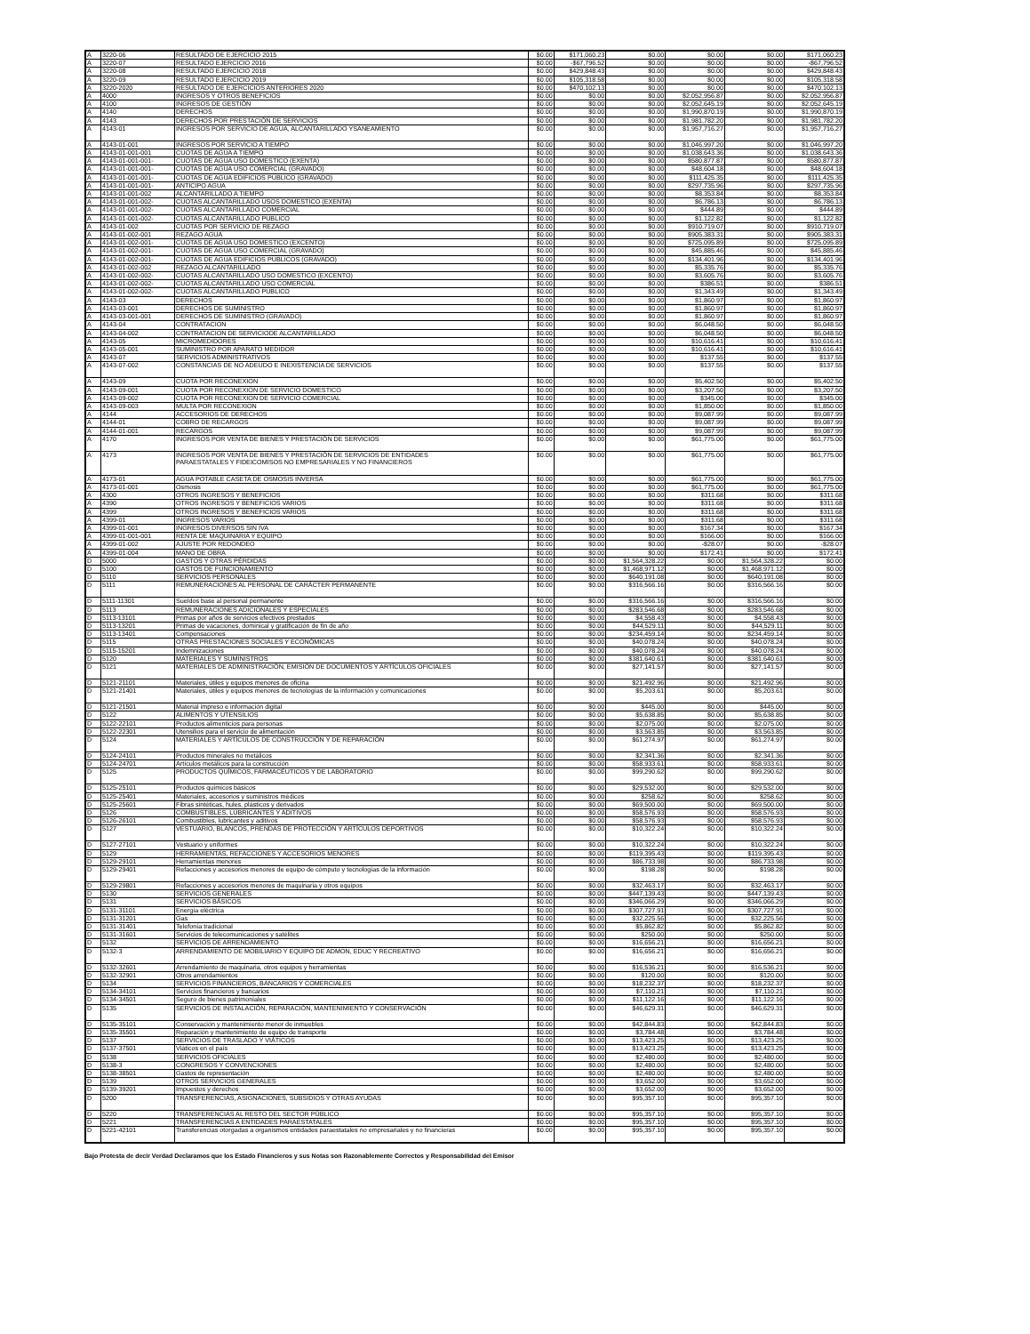| A | 3220-06 | RESULTADO DE EJERCICIO 2015 | $0.00 | $171,060.23 | $0.00 | $0.00 | $0.00 | $171,060.23 |
| A | 3220-07 | RESULTADO EJERCICIO 2016 | $0.00 | -$67,796.52 | $0.00 | $0.00 | $0.00 | -$67,796.52 |
| A | 3220-08 | RESULTADO EJERCICIO 2018 | $0.00 | $429,848.43 | $0.00 | $0.00 | $0.00 | $429,848.43 |
| A | 3220-09 | RESULTADO EJERCICIO 2019 | $0.00 | $105,318.58 | $0.00 | $0.00 | $0.00 | $105,318.58 |
| A | 3220-2020 | RESULTADO DE EJERCICIOS ANTERIORES 2020 | $0.00 | $470,102.13 | $0.00 | $0.00 | $0.00 | $470,102.13 |
| A | 4000 | INGRESOS Y OTROS BENEFICIOS | $0.00 | $0.00 | $0.00 | $2,052,956.87 | $0.00 | $2,052,956.87 |
| A | 4100 | INGRESOS DE GESTIÓN | $0.00 | $0.00 | $0.00 | $2,052,645.19 | $0.00 | $2,052,645.19 |
| A | 4140 | DERECHOS | $0.00 | $0.00 | $0.00 | $1,990,870.19 | $0.00 | $1,990,870.19 |
| A | 4143 | DERECHOS POR PRESTACIÓN DE SERVICIOS | $0.00 | $0.00 | $0.00 | $1,981,782.20 | $0.00 | $1,981,782.20 |
| A | 4143-01 | INGRESOS POR SERVICIO DE AGUA, ALCANTARILLADO YSANEAMIENTO | $0.00 | $0.00 | $0.00 | $1,957,716.27 | $0.00 | $1,957,716.27 |
| A | 4143-01-001 | INGRESOS POR SERVICIO A TIEMPO | $0.00 | $0.00 | $0.00 | $1,046,997.20 | $0.00 | $1,046,997.20 |
| A | 4143-01-001-001 | CUOTAS DE AGUA A TIEMPO | $0.00 | $0.00 | $0.00 | $1,038,643.36 | $0.00 | $1,038,643.36 |
| A | 4143-01-001-001- | CUOTAS DE AGUA USO DOMESTICO (EXENTA) | $0.00 | $0.00 | $0.00 | $580,877.87 | $0.00 | $580,877.87 |
| A | 4143-01-001-001- | CUOTAS DE AGUA USO COMERCIAL (GRAVADO) | $0.00 | $0.00 | $0.00 | $48,604.18 | $0.00 | $48,604.18 |
| A | 4143-01-001-001- | CUOTAS DE AGUA EDIFICIOS PUBLICO (GRAVADO) | $0.00 | $0.00 | $0.00 | $111,425.35 | $0.00 | $111,425.35 |
| A | 4143-01-001-001- | ANTICIPO AGUA | $0.00 | $0.00 | $0.00 | $297,735.96 | $0.00 | $297,735.96 |
| A | 4143-01-001-002 | ALCANTARILLADO A TIEMPO | $0.00 | $0.00 | $0.00 | $8,353.84 | $0.00 | $8,353.84 |
| A | 4143-01-001-002- | CUOTAS ALCANTARILLADO USOS DOMESTICO (EXENTA) | $0.00 | $0.00 | $0.00 | $6,786.13 | $0.00 | $6,786.13 |
| A | 4143-01-001-002- | CUOTAS ALCANTARILLADO COMERCIAL | $0.00 | $0.00 | $0.00 | $444.89 | $0.00 | $444.89 |
| A | 4143-01-001-002- | CUOTAS ALCANTARILLADO PUBLICO | $0.00 | $0.00 | $0.00 | $1,122.82 | $0.00 | $1,122.82 |
| A | 4143-01-002 | CUOTAS POR SERVICIO DE REZAGO | $0.00 | $0.00 | $0.00 | $910,719.07 | $0.00 | $910,719.07 |
| A | 4143-01-002-001 | REZAGO AGUA | $0.00 | $0.00 | $0.00 | $905,383.31 | $0.00 | $905,383.31 |
| A | 4143-01-002-001- | CUOTAS DE AGUA USO DOMESTICO (EXCENTO) | $0.00 | $0.00 | $0.00 | $725,095.89 | $0.00 | $725,095.89 |
| A | 4143-01-002-001- | CUOTAS DE AGUA USO COMERCIAL (GRAVADO) | $0.00 | $0.00 | $0.00 | $45,885.46 | $0.00 | $45,885.46 |
| A | 4143-01-002-001- | CUOTAS DE AGUA EDIFICIOS PUBLICOS (GRAVADO) | $0.00 | $0.00 | $0.00 | $134,401.96 | $0.00 | $134,401.96 |
| A | 4143-01-002-002 | REZAGO ALCANTARILLADO | $0.00 | $0.00 | $0.00 | $5,335.76 | $0.00 | $5,335.76 |
| A | 4143-01-002-002- | CUOTAS ALCANTARILLADO USO DOMESTICO (EXCENTO) | $0.00 | $0.00 | $0.00 | $3,605.76 | $0.00 | $3,605.76 |
| A | 4143-01-002-002- | CUOTAS ALCANTARILLADO USO COMERCIAL | $0.00 | $0.00 | $0.00 | $386.51 | $0.00 | $386.51 |
| A | 4143-01-002-002- | CUOTAS ALCANTARILLADO PUBLICO | $0.00 | $0.00 | $0.00 | $1,343.49 | $0.00 | $1,343.49 |
| A | 4143-03 | DERECHOS | $0.00 | $0.00 | $0.00 | $1,860.97 | $0.00 | $1,860.97 |
| A | 4143-03-001 | DERECHOS DE SUMINISTRO | $0.00 | $0.00 | $0.00 | $1,860.97 | $0.00 | $1,860.97 |
| A | 4143-03-001-001 | DERECHOS DE SUMINISTRO (GRAVADO) | $0.00 | $0.00 | $0.00 | $1,860.97 | $0.00 | $1,860.97 |
| A | 4143-04 | CONTRATACION | $0.00 | $0.00 | $0.00 | $6,048.50 | $0.00 | $6,048.50 |
| A | 4143-04-002 | CONTRATACION DE SERVICIODE ALCANTARILLADO | $0.00 | $0.00 | $0.00 | $6,048.50 | $0.00 | $6,048.50 |
| A | 4143-05 | MICROMEDIDORES | $0.00 | $0.00 | $0.00 | $10,616.41 | $0.00 | $10,616.41 |
| A | 4143-05-001 | SUMINISTRO POR APARATO MEDIDOR | $0.00 | $0.00 | $0.00 | $10,616.41 | $0.00 | $10,616.41 |
| A | 4143-07 | SERVICIOS ADMINISTRATIVOS | $0.00 | $0.00 | $0.00 | $137.55 | $0.00 | $137.55 |
| A | 4143-07-002 | CONSTANCIAS DE NO ADEUDO E INEXISTENCIA DE SERVICIOS | $0.00 | $0.00 | $0.00 | $137.55 | $0.00 | $137.55 |
| A | 4143-09 | CUOTA POR RECONEXION | $0.00 | $0.00 | $0.00 | $5,402.50 | $0.00 | $5,402.50 |
| A | 4143-09-001 | CUOTA POR RECONEXION DE SERVICIO DOMESTICO | $0.00 | $0.00 | $0.00 | $3,207.50 | $0.00 | $3,207.50 |
| A | 4143-09-002 | CUOTA POR RECONEXION DE SERVICIO COMERCIAL | $0.00 | $0.00 | $0.00 | $345.00 | $0.00 | $345.00 |
| A | 4143-09-003 | MULTA POR RECONEXION | $0.00 | $0.00 | $0.00 | $1,850.00 | $0.00 | $1,850.00 |
| A | 4144 | ACCESORIOS DE DERECHOS | $0.00 | $0.00 | $0.00 | $9,087.99 | $0.00 | $9,087.99 |
| A | 4144-01 | COBRO DE RECARGOS | $0.00 | $0.00 | $0.00 | $9,087.99 | $0.00 | $9,087.99 |
| A | 4144-01-001 | RECARGOS | $0.00 | $0.00 | $0.00 | $9,087.99 | $0.00 | $9,087.99 |
| A | 4170 | INGRESOS POR VENTA DE BIENES Y PRESTACIÓN DE SERVICIOS | $0.00 | $0.00 | $0.00 | $61,775.00 | $0.00 | $61,775.00 |
| A | 4173 | INGRESOS POR VENTA DE BIENES Y PRESTACIÓN DE SERVICIOS DE ENTIDADES PARAESTATALES Y FIDEICOMISOS NO EMPRESARIALES Y NO FINANCIEROS | $0.00 | $0.00 | $0.00 | $61,775.00 | $0.00 | $61,775.00 |
| A | 4173-01 | AGUA POTABLE CASETA DE OSMOSIS INVERSA | $0.00 | $0.00 | $0.00 | $61,775.00 | $0.00 | $61,775.00 |
| A | 4173-01-001 | Osmosis | $0.00 | $0.00 | $0.00 | $61,775.00 | $0.00 | $61,775.00 |
| A | 4300 | OTROS INGRESOS Y BENEFICIOS | $0.00 | $0.00 | $0.00 | $311.68 | $0.00 | $311.68 |
| A | 4390 | OTROS INGRESOS Y BENEFICIOS VARIOS | $0.00 | $0.00 | $0.00 | $311.68 | $0.00 | $311.68 |
| A | 4399 | OTROS INGRESOS Y BENEFICIOS VARIOS | $0.00 | $0.00 | $0.00 | $311.68 | $0.00 | $311.68 |
| A | 4399-01 | INGRESOS VARIOS | $0.00 | $0.00 | $0.00 | $311.68 | $0.00 | $311.68 |
| A | 4399-01-001 | INGRESOS DIVERSOS SIN IVA | $0.00 | $0.00 | $0.00 | $167.34 | $0.00 | $167.34 |
| A | 4399-01-001-001 | RENTA DE MAQUINARIA Y EQUIPO | $0.00 | $0.00 | $0.00 | $166.00 | $0.00 | $166.00 |
| A | 4399-01-002 | AJUSTE POR REDONDEO | $0.00 | $0.00 | $0.00 | -$28.07 | $0.00 | -$28.07 |
| A | 4399-01-004 | MANO DE OBRA | $0.00 | $0.00 | $0.00 | $172.41 | $0.00 | $172.41 |
| D | 5000 | GASTOS Y OTRAS PÉRDIDAS | $0.00 | $0.00 | $1,564,328.22 | $0.00 | $1,564,328.22 | $0.00 |
| D | 5100 | GASTOS DE FUNCIONAMIENTO | $0.00 | $0.00 | $1,468,971.12 | $0.00 | $1,468,971.12 | $0.00 |
| D | 5110 | SERVICIOS PERSONALES | $0.00 | $0.00 | $640,191.08 | $0.00 | $640,191.08 | $0.00 |
| D | 5111 | REMUNERACIONES AL PERSONAL DE CARÁCTER PERMANENTE | $0.00 | $0.00 | $316,566.16 | $0.00 | $316,566.16 | $0.00 |
| D | 5111-11301 | Sueldos base al personal permanente | $0.00 | $0.00 | $316,566.16 | $0.00 | $316,566.16 | $0.00 |
| D | 5113 | REMUNERACIONES ADICIONALES Y ESPECIALES | $0.00 | $0.00 | $283,546.68 | $0.00 | $283,546.68 | $0.00 |
| D | 5113-13101 | Primas por años de servicios efectivos prestados | $0.00 | $0.00 | $4,558.43 | $0.00 | $4,558.43 | $0.00 |
| D | 5113-13201 | Primas de vacaciones, dominical y gratificación de fin de año | $0.00 | $0.00 | $44,529.11 | $0.00 | $44,529.11 | $0.00 |
| D | 5113-13401 | Compensaciones | $0.00 | $0.00 | $234,459.14 | $0.00 | $234,459.14 | $0.00 |
| D | 5115 | OTRAS PRESTACIONES SOCIALES Y ECONÓMICAS | $0.00 | $0.00 | $40,078.24 | $0.00 | $40,078.24 | $0.00 |
| D | 5115-15201 | Indemnizaciones | $0.00 | $0.00 | $40,078.24 | $0.00 | $40,078.24 | $0.00 |
| D | 5120 | MATERIALES Y SUMINISTROS | $0.00 | $0.00 | $381,640.61 | $0.00 | $381,640.61 | $0.00 |
| D | 5121 | MATERIALES DE ADMINISTRACIÓN, EMISIÓN DE DOCUMENTOS Y ARTÍCULOS OFICIALES | $0.00 | $0.00 | $27,141.57 | $0.00 | $27,141.57 | $0.00 |
| D | 5121-21101 | Materiales, útiles y equipos menores de oficina | $0.00 | $0.00 | $21,492.96 | $0.00 | $21,492.96 | $0.00 |
| D | 5121-21401 | Materiales, útiles y equipos menores de tecnologías de la información y comunicaciones | $0.00 | $0.00 | $5,203.61 | $0.00 | $5,203.61 | $0.00 |
| D | 5121-21501 | Material impreso e información digital | $0.00 | $0.00 | $445.00 | $0.00 | $445.00 | $0.00 |
| D | 5122 | ALIMENTOS Y UTENSILIOS | $0.00 | $0.00 | $5,638.85 | $0.00 | $5,638.85 | $0.00 |
| D | 5122-22101 | Productos alimenticios para personas | $0.00 | $0.00 | $2,075.00 | $0.00 | $2,075.00 | $0.00 |
| D | 5122-22301 | Utensilios para el servicio de alimentación | $0.00 | $0.00 | $3,563.85 | $0.00 | $3,563.85 | $0.00 |
| D | 5124 | MATERIALES Y ARTÍCULOS DE CONSTRUCCIÓN Y DE REPARACIÓN | $0.00 | $0.00 | $61,274.97 | $0.00 | $61,274.97 | $0.00 |
| D | 5124-24101 | Productos minerales no metálicos | $0.00 | $0.00 | $2,341.36 | $0.00 | $2,341.36 | $0.00 |
| D | 5124-24701 | Artículos metálicos para la construcción | $0.00 | $0.00 | $58,933.61 | $0.00 | $58,933.61 | $0.00 |
| D | 5125 | PRODUCTOS QUÍMICOS, FARMACÉUTICOS Y DE LABORATORIO | $0.00 | $0.00 | $99,290.62 | $0.00 | $99,290.62 | $0.00 |
| D | 5125-25101 | Productos químicos básicos | $0.00 | $0.00 | $29,532.00 | $0.00 | $29,532.00 | $0.00 |
| D | 5125-25401 | Materiales, accesorios y suministros médicos | $0.00 | $0.00 | $258.62 | $0.00 | $258.62 | $0.00 |
| D | 5125-25601 | Fibras sintéticas, hules, plásticos y derivados | $0.00 | $0.00 | $69,500.00 | $0.00 | $69,500.00 | $0.00 |
| D | 5126 | COMBUSTIBLES, LUBRICANTES Y ADITIVOS | $0.00 | $0.00 | $58,576.93 | $0.00 | $58,576.93 | $0.00 |
| D | 5126-26101 | Combustibles, lubricantes y aditivos | $0.00 | $0.00 | $58,576.93 | $0.00 | $58,576.93 | $0.00 |
| D | 5127 | VESTUARIO, BLANCOS, PRENDAS DE PROTECCIÓN Y ARTÍCULOS DEPORTIVOS | $0.00 | $0.00 | $10,322.24 | $0.00 | $10,322.24 | $0.00 |
| D | 5127-27101 | Vestuario y uniformes | $0.00 | $0.00 | $10,322.24 | $0.00 | $10,322.24 | $0.00 |
| D | 5129 | HERRAMIENTAS, REFACCIONES Y ACCESORIOS MENORES | $0.00 | $0.00 | $119,395.43 | $0.00 | $119,395.43 | $0.00 |
| D | 5129-29101 | Herramientas menores | $0.00 | $0.00 | $86,733.98 | $0.00 | $86,733.98 | $0.00 |
| D | 5129-29401 | Refacciones y accesorios menores de equipo de cómputo y tecnologías de la información | $0.00 | $0.00 | $198.28 | $0.00 | $198.28 | $0.00 |
| D | 5129-29801 | Refacciones y accesorios menores de maquinaria y otros equipos | $0.00 | $0.00 | $32,463.17 | $0.00 | $32,463.17 | $0.00 |
| D | 5130 | SERVICIOS GENERALES | $0.00 | $0.00 | $447,139.43 | $0.00 | $447,139.43 | $0.00 |
| D | 5131 | SERVICIOS BÁSICOS | $0.00 | $0.00 | $346,066.29 | $0.00 | $346,066.29 | $0.00 |
| D | 5131-31101 | Energía eléctrica | $0.00 | $0.00 | $307,727.91 | $0.00 | $307,727.91 | $0.00 |
| D | 5131-31201 | Gas | $0.00 | $0.00 | $32,225.56 | $0.00 | $32,225.56 | $0.00 |
| D | 5131-31401 | Telefonía tradicional | $0.00 | $0.00 | $5,862.82 | $0.00 | $5,862.82 | $0.00 |
| D | 5131-31601 | Servicios de telecomunicaciones y satélites | $0.00 | $0.00 | $250.00 | $0.00 | $250.00 | $0.00 |
| D | 5132 | SERVICIOS DE ARRENDAMIENTO | $0.00 | $0.00 | $16,656.21 | $0.00 | $16,656.21 | $0.00 |
| D | 5132-3 | ARRENDAMIENTO DE MOBILIARIO Y EQUIPO DE ADMON, EDUC Y RECREATIVO | $0.00 | $0.00 | $16,656.21 | $0.00 | $16,656.21 | $0.00 |
| D | 5132-32601 | Arrendamiento de maquinaria, otros equipos y herramientas | $0.00 | $0.00 | $16,536.21 | $0.00 | $16,536.21 | $0.00 |
| D | 5132-32901 | Otros arrendamientos | $0.00 | $0.00 | $120.00 | $0.00 | $120.00 | $0.00 |
| D | 5134 | SERVICIOS FINANCIEROS, BANCARIOS Y COMERCIALES | $0.00 | $0.00 | $18,232.37 | $0.00 | $18,232.37 | $0.00 |
| D | 5134-34101 | Servicios financieros y bancarios | $0.00 | $0.00 | $7,110.21 | $0.00 | $7,110.21 | $0.00 |
| D | 5134-34501 | Seguro de bienes patrimoniales | $0.00 | $0.00 | $11,122.16 | $0.00 | $11,122.16 | $0.00 |
| D | 5135 | SERVICIOS DE INSTALACIÓN, REPARACIÓN, MANTENIMIENTO Y CONSERVACIÓN | $0.00 | $0.00 | $46,629.31 | $0.00 | $46,629.31 | $0.00 |
| D | 5135-35101 | Conservación y mantenimiento menor de inmuebles | $0.00 | $0.00 | $42,844.83 | $0.00 | $42,844.83 | $0.00 |
| D | 5135-35501 | Reparación y mantenimiento de equipo de transporte | $0.00 | $0.00 | $3,784.48 | $0.00 | $3,784.48 | $0.00 |
| D | 5137 | SERVICIOS DE TRASLADO Y VIÁTICOS | $0.00 | $0.00 | $13,423.25 | $0.00 | $13,423.25 | $0.00 |
| D | 5137-37501 | Viáticos en el país | $0.00 | $0.00 | $13,423.25 | $0.00 | $13,423.25 | $0.00 |
| D | 5138 | SERVICIOS OFICIALES | $0.00 | $0.00 | $2,480.00 | $0.00 | $2,480.00 | $0.00 |
| D | 5138-3 | CONGRESOS Y CONVENCIONES | $0.00 | $0.00 | $2,480.00 | $0.00 | $2,480.00 | $0.00 |
| D | 5138-38501 | Gastos de representación | $0.00 | $0.00 | $2,480.00 | $0.00 | $2,480.00 | $0.00 |
| D | 5139 | OTROS SERVICIOS GENERALES | $0.00 | $0.00 | $3,652.00 | $0.00 | $3,652.00 | $0.00 |
| D | 5139-39201 | Impuestos y derechos | $0.00 | $0.00 | $3,652.00 | $0.00 | $3,652.00 | $0.00 |
| D | 5200 | TRANSFERENCIAS, ASIGNACIONES, SUBSIDIOS Y OTRAS AYUDAS | $0.00 | $0.00 | $95,357.10 | $0.00 | $95,357.10 | $0.00 |
| D | 5220 | TRANSFERENCIAS AL RESTO DEL SECTOR PÚBLICO | $0.00 | $0.00 | $95,357.10 | $0.00 | $95,357.10 | $0.00 |
| D | 5221 | TRANSFERENCIAS A ENTIDADES PARAESTATALES | $0.00 | $0.00 | $95,357.10 | $0.00 | $95,357.10 | $0.00 |
| D | 5221-42101 | Transferencias otorgadas a organismos entidades paraestatales no empresariales y no financieras | $0.00 | $0.00 | $95,357.10 | $0.00 | $95,357.10 | $0.00 |
Bajo Protesta de decir Verdad Declaramos que los Estado Financieros y sus Notas son Razonablemente Correctos y Responsabilidad del Emisor